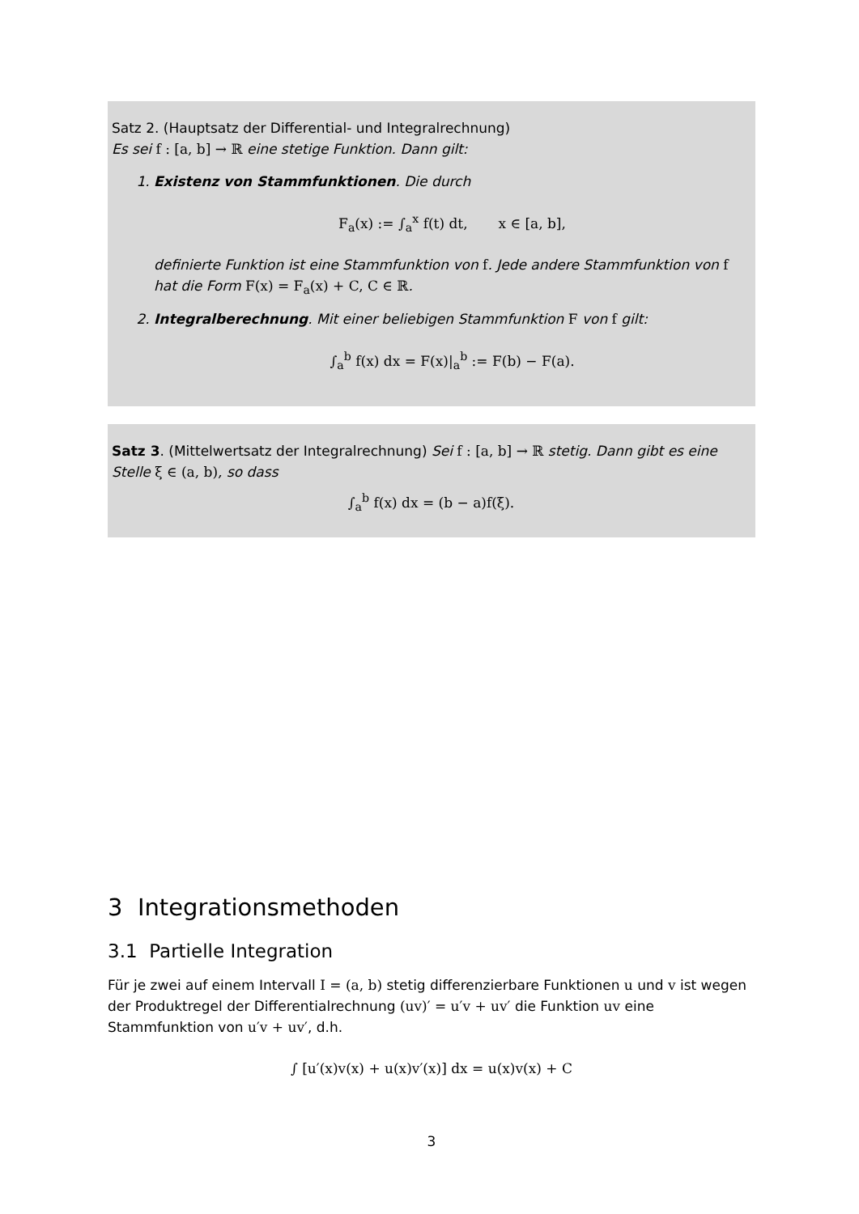Satz 2. (Hauptsatz der Differential- und Integralrechnung)
Es sei f : [a, b] → ℝ eine stetige Funktion. Dann gilt:
1. Existenz von Stammfunktionen. Die durch
F<sub>a</sub>(x) := ∫<sub>a</sub><sup>x</sup> f(t) dt, x ∈ [a, b],
definierte Funktion ist eine Stammfunktion von f. Jede andere Stammfunktion von f hat die Form F(x) = F<sub>a</sub>(x) + C, C ∈ ℝ.
2. Integralberechnung. Mit einer beliebigen Stammfunktion F von f gilt:
∫<sub>a</sub><sup>b</sup> f(x) dx = F(x)|<sub>a</sub><sup>b</sup> := F(b) − F(a).
Satz 3. (Mittelwertsatz der Integralrechnung) Sei f : [a, b] → ℝ stetig. Dann gibt es eine Stelle ξ ∈ (a, b), so dass
∫<sub>a</sub><sup>b</sup> f(x) dx = (b − a)f(ξ).
3 Integrationsmethoden
3.1 Partielle Integration
Für je zwei auf einem Intervall I = (a, b) stetig differenzierbare Funktionen u und v ist wegen der Produktregel der Differentialrechnung (uv)′ = u′v + uv′ die Funktion uv eine Stammfunktion von u′v + uv′, d.h.
∫ [u′(x)v(x) + u(x)v′(x)] dx = u(x)v(x) + C
3